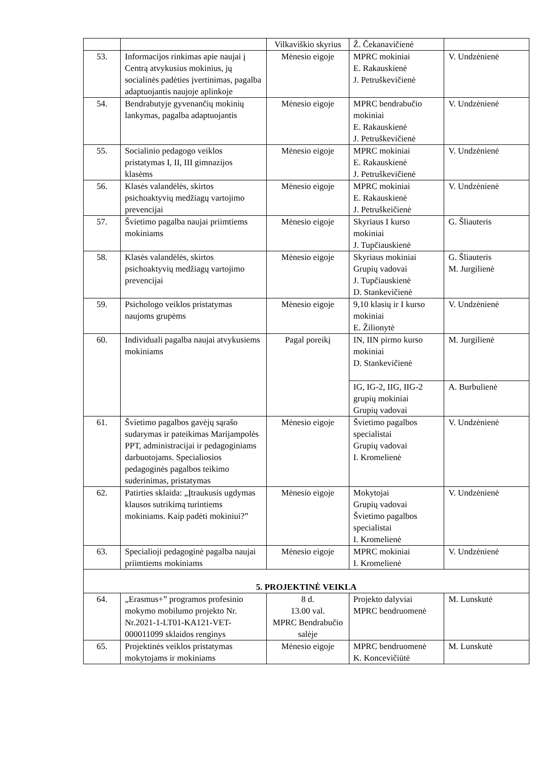| | | Vilkaviškio skyrius | Ž. Čekanavičienė | |
| 53. | Informacijos rinkimas apie naujai į Centrą atvykusius mokinius, jų socialinės padėties įvertinimas, pagalba adaptuojantis naujoje aplinkoje | Mėnesio eigoje | MPRC mokiniai E. Rakauskienė J. Petruškevičienė | V. Undzėnienė |
| 54. | Bendrabutyje gyvenančių mokinių lankymas, pagalba adaptuojantis | Mėnesio eigoje | MPRC bendrabučio mokiniai E. Rakauskienė J. Petruškevičienė | V. Undzėnienė |
| 55. | Socialinio pedagogo veiklos pristatymas I, II, III gimnazijos klasėms | Mėnesio eigoje | MPRC mokiniai E. Rakauskienė J. Petruškevičienė | V. Undzėnienė |
| 56. | Klasės valandėlės, skirtos psichoaktyvių medžiagų vartojimo prevencijai | Mėnesio eigoje | MPRC mokiniai E. Rakauskienė J. Petruškeičienė | V. Undzėnienė |
| 57. | Švietimo pagalba naujai priimtiems mokiniams | Mėnesio eigoje | Skyriaus I kurso mokiniai J. Tupčiauskienė | G. Šliauteris |
| 58. | Klasės valandėlės, skirtos psichoaktyvių medžiagų vartojimo prevencijai | Mėnesio eigoje | Skyriaus mokiniai Grupių vadovai J. Tupčiauskienė D. Stankevičienė | G. Šliauteris M. Jurgilienė |
| 59. | Psichologo veiklos pristatymas naujoms grupėms | Mėnesio eigoje | 9,10 klasių ir I kurso mokiniai E. Žilionytė | V. Undzėnienė |
| 60. | Individuali pagalba naujai atvykusiems mokiniams | Pagal poreikį | IN, IIN pirmo kurso mokiniai D. Stankevičienė | M. Jurgilienė |
| | | | IG, IG-2, IIG, IIG-2 grupių mokiniai Grupių vadovai | A. Burbulienė |
| 61. | Švietimo pagalbos gavėjų sąrašo sudarymas ir pateikimas Marijampolės PPT, administracijai ir pedagoginiams darbuotojams. Specialiosios pedagoginės pagalbos teikimo suderinimas, pristatymas | Mėnesio eigoje | Švietimo pagalbos specialistai Grupių vadovai I. Kromelienė | V. Undzėnienė |
| 62. | Patirties sklaida: „Įtraukusis ugdymas klausos sutrikimą turintiems mokiniams. Kaip padėti mokiniui?” | Mėnesio eigoje | Mokytojai Grupių vadovai Švietimo pagalbos specialistai I. Kromelienė | V. Undzėnienė |
| 63. | Specialioji pedagoginė pagalba naujai priimtiems mokiniams | Mėnesio eigoje | MPRC mokiniai I. Kromelienė | V. Undzėnienė |
| 5. PROJEKTINĖ VEIKLA | | | | |
| 64. | „Erasmus+” programos profesinio mokymo mobilumo projekto Nr. Nr.2021-1-LT01-KA121-VET-000011099 sklaidos renginys | 8 d. 13.00 val. MPRC Bendrabučio salėje | Projekto dalyviai MPRC bendruomenė | M. Lunskutė |
| 65. | Projektinės veiklos pristatymas mokytojams ir mokiniams | Mėnesio eigoje | MPRC bendruomenė K. Koncevičiūtė | M. Lunskutė |